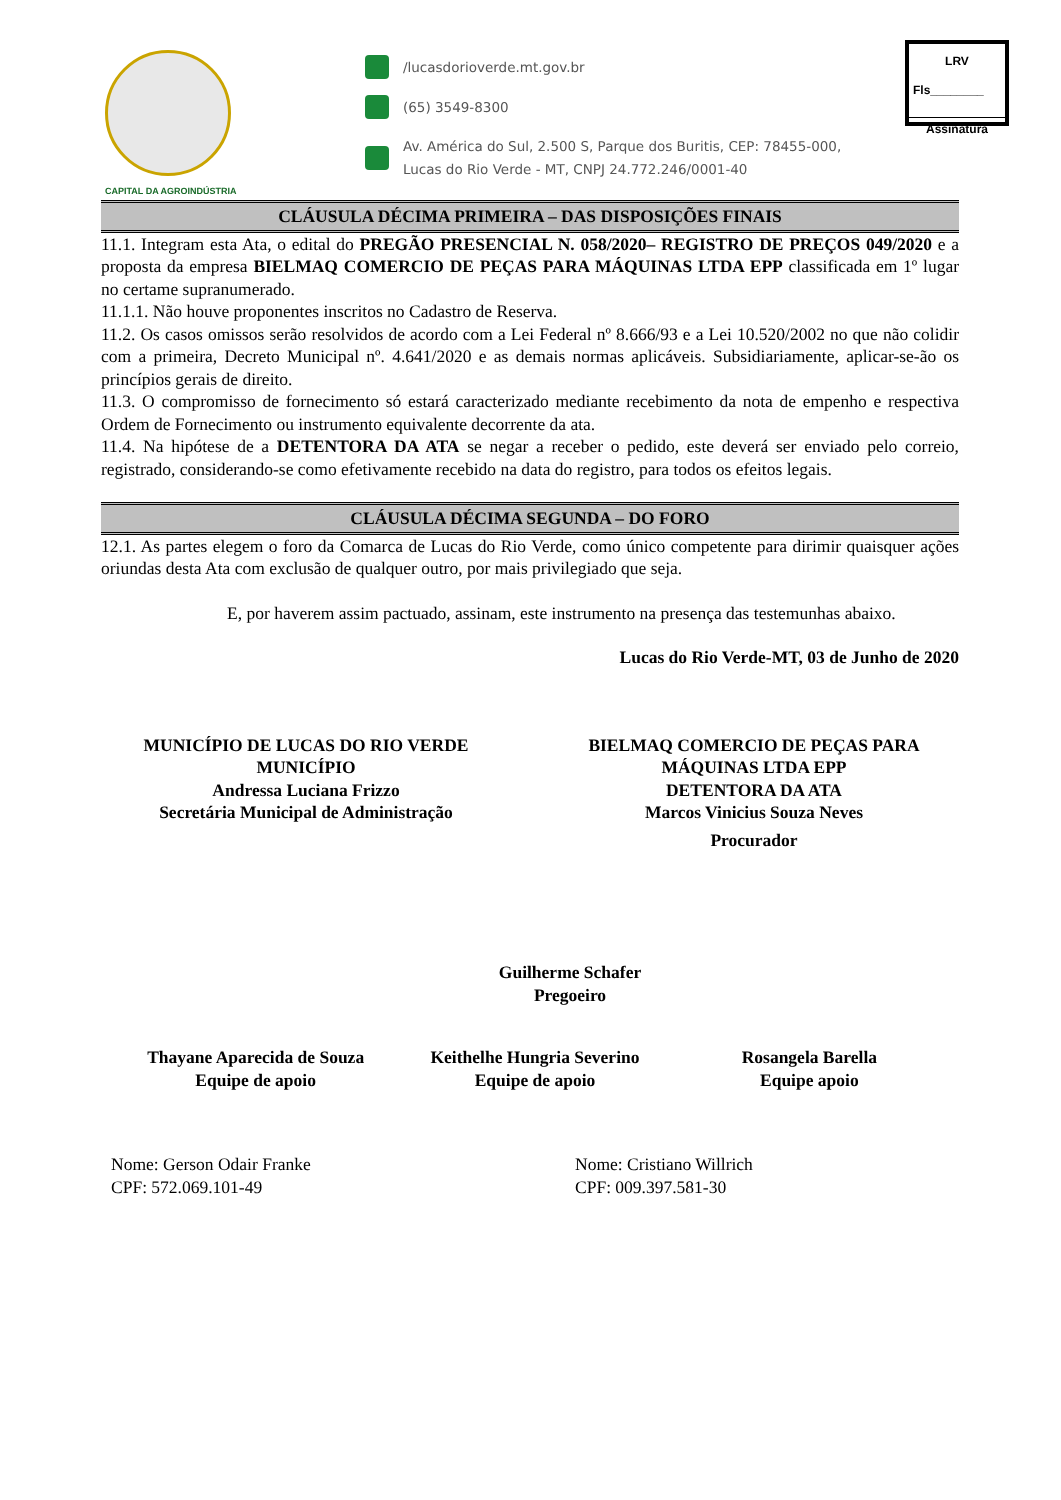CAPITAL DA AGROINDÚSTRIA
/lucasdorioverde.mt.gov.br
(65) 3549-8300
Av. América do Sul, 2.500 S, Parque dos Buritis, CEP: 78455-000,
Lucas do Rio Verde - MT, CNPJ 24.772.246/0001-40
LRV
Fls________
Assinatura
CLÁUSULA DÉCIMA PRIMEIRA – DAS DISPOSIÇÕES FINAIS
11.1. Integram esta Ata, o edital do PREGÃO PRESENCIAL N. 058/2020– REGISTRO DE PREÇOS 049/2020 e a proposta da empresa BIELMAQ COMERCIO DE PEÇAS PARA MÁQUINAS LTDA EPP classificada em 1º lugar no certame supranumerado.
11.1.1. Não houve proponentes inscritos no Cadastro de Reserva.
11.2. Os casos omissos serão resolvidos de acordo com a Lei Federal nº 8.666/93 e a Lei 10.520/2002 no que não colidir com a primeira, Decreto Municipal nº. 4.641/2020 e as demais normas aplicáveis. Subsidiariamente, aplicar-se-ão os princípios gerais de direito.
11.3. O compromisso de fornecimento só estará caracterizado mediante recebimento da nota de empenho e respectiva Ordem de Fornecimento ou instrumento equivalente decorrente da ata.
11.4. Na hipótese de a DETENTORA DA ATA se negar a receber o pedido, este deverá ser enviado pelo correio, registrado, considerando-se como efetivamente recebido na data do registro, para todos os efeitos legais.
CLÁUSULA DÉCIMA SEGUNDA – DO FORO
12.1. As partes elegem o foro da Comarca de Lucas do Rio Verde, como único competente para dirimir quaisquer ações oriundas desta Ata com exclusão de qualquer outro, por mais privilegiado que seja.
E, por haverem assim pactuado, assinam, este instrumento na presença das testemunhas abaixo.
Lucas do Rio Verde-MT, 03 de Junho de 2020
MUNICÍPIO DE LUCAS DO RIO VERDE
MUNICÍPIO
Andressa Luciana Frizzo
Secretária Municipal de Administração
BIELMAQ COMERCIO DE PEÇAS PARA
MÁQUINAS LTDA EPP
DETENTORA DA ATA
Marcos Vinicius Souza Neves
Procurador
Guilherme Schafer
Pregoeiro
Thayane Aparecida de Souza
Equipe de apoio
Keithelhe Hungria Severino
Equipe de apoio
Rosangela Barella
Equipe apoio
Nome: Gerson Odair Franke
CPF: 572.069.101-49
Nome: Cristiano Willrich
CPF: 009.397.581-30